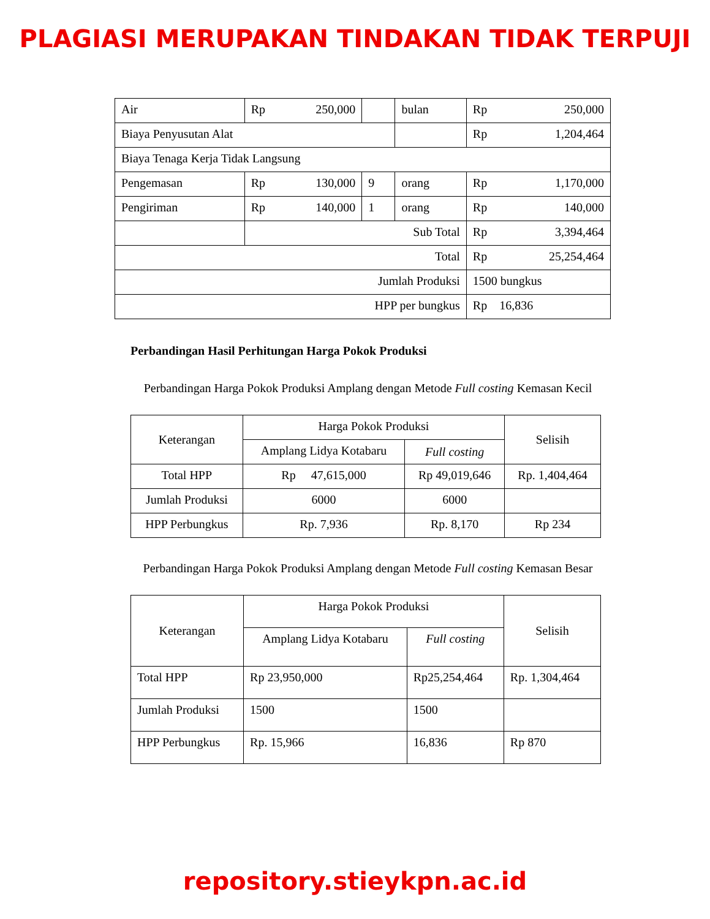PLAGIASI MERUPAKAN TINDAKAN TIDAK TERPUJI
| Air | Rp 250,000 | | bulan | Rp 250,000 |
| Biaya Penyusutan Alat | | | | Rp 1,204,464 |
| Biaya Tenaga Kerja Tidak Langsung | | | | |
| Pengemasan | Rp 130,000 | 9 | orang | Rp 1,170,000 |
| Pengiriman | Rp 140,000 | 1 | orang | Rp 140,000 |
| | Sub Total | | | Rp 3,394,464 |
| Total | | | | Rp 25,254,464 |
| Jumlah Produksi | | | | 1500 bungkus |
| HPP per bungkus | | | | Rp 16,836 |
Perbandingan Hasil Perhitungan Harga Pokok Produksi
Perbandingan Harga Pokok Produksi Amplang dengan Metode Full costing Kemasan Kecil
| Keterangan | Harga Pokok Produksi | | Selisih |
| --- | --- | --- | --- |
| | Amplang Lidya Kotabaru | Full costing | |
| Total HPP | Rp 47,615,000 | Rp 49,019,646 | Rp. 1,404,464 |
| Jumlah Produksi | 6000 | 6000 | |
| HPP Perbungkus | Rp. 7,936 | Rp. 8,170 | Rp 234 |
Perbandingan Harga Pokok Produksi Amplang dengan Metode Full costing Kemasan Besar
| Keterangan | Harga Pokok Produksi | | Selisih |
| --- | --- | --- | --- |
| | Amplang Lidya Kotabaru | Full costing | |
| Total HPP | Rp 23,950,000 | Rp25,254,464 | Rp. 1,304,464 |
| Jumlah Produksi | 1500 | 1500 | |
| HPP Perbungkus | Rp. 15,966 | 16,836 | Rp 870 |
repository.stieykpn.ac.id